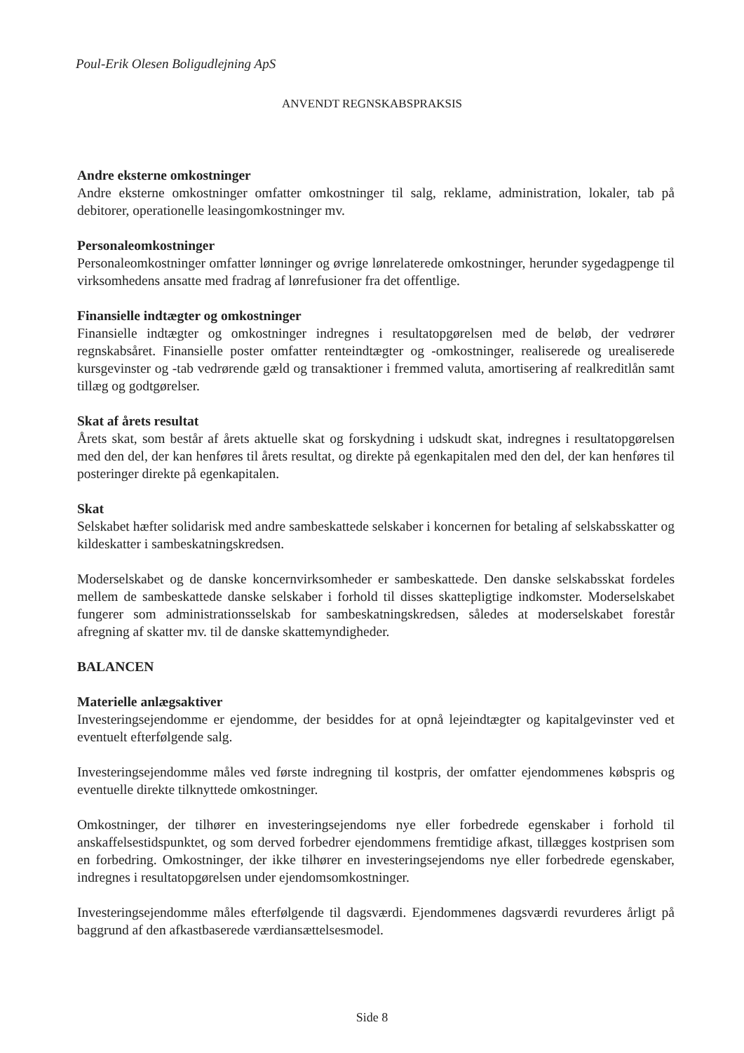Poul-Erik Olesen Boligudlejning ApS
ANVENDT REGNSKABSPRAKSIS
Andre eksterne omkostninger
Andre eksterne omkostninger omfatter omkostninger til salg, reklame, administration, lokaler, tab på debitorer, operationelle leasingomkostninger mv.
Personaleomkostninger
Personaleomkostninger omfatter lønninger og øvrige lønrelaterede omkostninger, herunder sygedagpenge til virksomhedens ansatte med fradrag af lønrefusioner fra det offentlige.
Finansielle indtægter og omkostninger
Finansielle indtægter og omkostninger indregnes i resultatopgørelsen med de beløb, der vedrører regnskabsåret. Finansielle poster omfatter renteindtægter og -omkostninger, realiserede og urealiserede kursgevinster og -tab vedrørende gæld og transaktioner i fremmed valuta, amortisering af realkreditlån samt tillæg og godtgørelser.
Skat af årets resultat
Årets skat, som består af årets aktuelle skat og forskydning i udskudt skat, indregnes i resultatopgørelsen med den del, der kan henføres til årets resultat, og direkte på egenkapitalen med den del, der kan henføres til posteringer direkte på egenkapitalen.
Skat
Selskabet hæfter solidarisk med andre sambeskattede selskaber i koncernen for betaling af selskabsskatter og kildeskatter i sambeskatningskredsen.
Moderselskabet og de danske koncernvirksomheder er sambeskattede. Den danske selskabsskat fordeles mellem de sambeskattede danske selskaber i forhold til disses skattepligtige indkomster. Moderselskabet fungerer som administrationsselskab for sambeskatningskredsen, således at moderselskabet forestår afregning af skatter mv. til de danske skattemyndigheder.
BALANCEN
Materielle anlægsaktiver
Investeringsejendomme er ejendomme, der besiddes for at opnå lejeindtægter og kapitalgevinster ved et eventuelt efterfølgende salg.
Investeringsejendomme måles ved første indregning til kostpris, der omfatter ejendommenes købspris og eventuelle direkte tilknyttede omkostninger.
Omkostninger, der tilhører en investeringsejendoms nye eller forbedrede egenskaber i forhold til anskaffelsestidspunktet, og som derved forbedrer ejendommens fremtidige afkast, tillægges kostprisen som en forbedring. Omkostninger, der ikke tilhører en investeringsejendoms nye eller forbedrede egenskaber, indregnes i resultatopgørelsen under ejendomsomkostninger.
Investeringsejendomme måles efterfølgende til dagsværdi. Ejendommenes dagsværdi revurderes årligt på baggrund af den afkastbaserede værdiansættelsesmodel.
Side 8